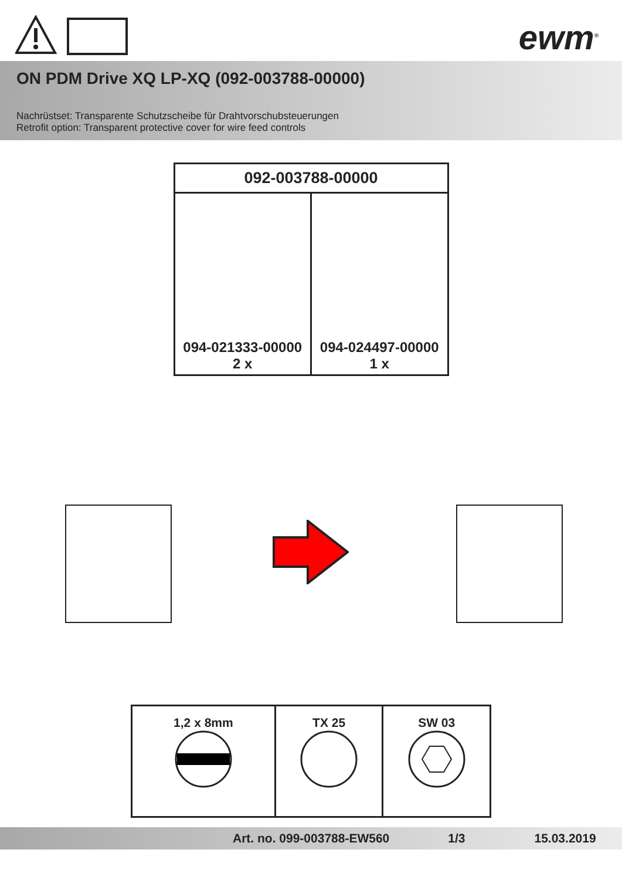ewm<sup>®</sup>
ON PDM Drive XQ LP-XQ (092-003788-00000)
Nachrüstset: Transparente Schutzscheibe für Drahtvorschubsteuerungen
Retrofit option: Transparent protective cover for wire feed controls
| 092-003788-00000 | |
| --- | --- |
| 094-021333-00000 2 x | 094-024497-00000 1 x |
| 1,2 x 8mm | TX 25 | SW 03 |
Art. no. 099-003788-EW560 1/3 15.03.2019